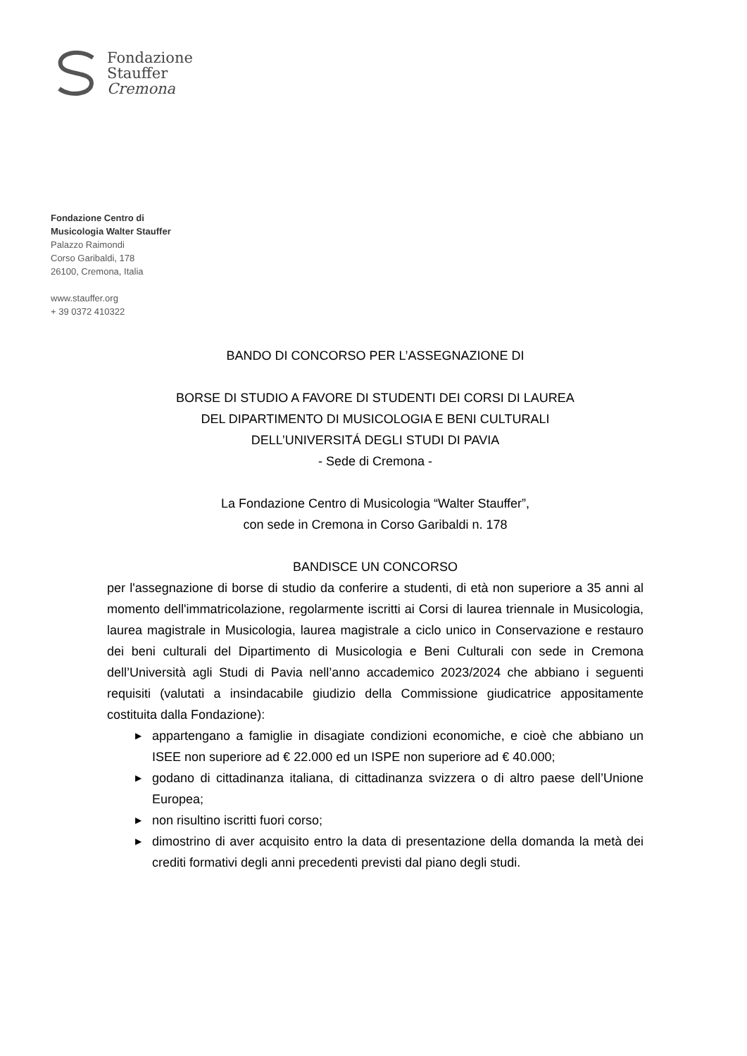Fondazione
Stauffer
Cremona
Fondazione Centro di
Musicologia Walter Stauffer
Palazzo Raimondi
Corso Garibaldi, 178
26100, Cremona, Italia
www.stauffer.org
+ 39 0372 410322
BANDO DI CONCORSO PER L’ASSEGNAZIONE DI
BORSE DI STUDIO A FAVORE DI STUDENTI DEI CORSI DI LAUREA
DEL DIPARTIMENTO DI MUSICOLOGIA E BENI CULTURALI
DELL’UNIVERSITÁ DEGLI STUDI DI PAVIA
- Sede di Cremona -
La Fondazione Centro di Musicologia “Walter Stauffer”,
con sede in Cremona in Corso Garibaldi n. 178
BANDISCE UN CONCORSO
per l'assegnazione di borse di studio da conferire a studenti, di età non superiore a 35 anni al momento dell'immatricolazione, regolarmente iscritti ai Corsi di laurea triennale in Musicologia, laurea magistrale in Musicologia, laurea magistrale a ciclo unico in Conservazione e restauro dei beni culturali del Dipartimento di Musicologia e Beni Culturali con sede in Cremona dell’Università agli Studi di Pavia nell’anno accademico 2023/2024 che abbiano i seguenti requisiti (valutati a insindacabile giudizio della Commissione giudicatrice appositamente costituita dalla Fondazione):
▶ appartengano a famiglie in disagiate condizioni economiche, e cioè che abbiano un ISEE non superiore ad € 22.000 ed un ISPE non superiore ad € 40.000;
▶ godano di cittadinanza italiana, di cittadinanza svizzera o di altro paese dell’Unione Europea;
▶ non risultino iscritti fuori corso;
▶ dimostrino di aver acquisito entro la data di presentazione della domanda la metà dei crediti formativi degli anni precedenti previsti dal piano degli studi.